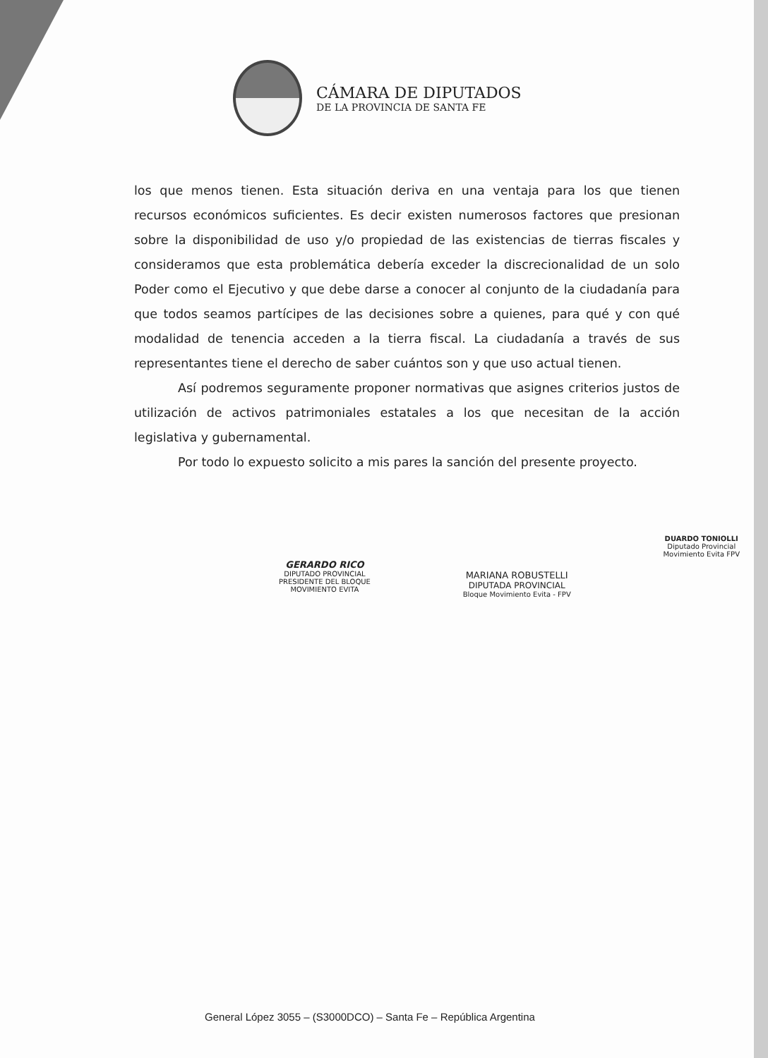CÁMARA DE DIPUTADOS
DE LA PROVINCIA DE SANTA FE
los que menos tienen. Esta situación deriva en una ventaja para los que tienen recursos económicos suficientes. Es decir existen numerosos factores que presionan sobre la disponibilidad de uso y/o propiedad de las existencias de tierras fiscales y consideramos que esta problemática debería exceder la discrecionalidad de un solo Poder como el Ejecutivo y que debe darse a conocer al conjunto de la ciudadanía para que todos seamos partícipes de las decisiones sobre a quienes, para qué y con qué modalidad de tenencia acceden a la tierra fiscal. La ciudadanía a través de sus representantes tiene el derecho de saber cuántos son y que uso actual tienen.
Así podremos seguramente proponer normativas que asignes criterios justos de utilización de activos patrimoniales estatales a los que necesitan de la acción legislativa y gubernamental.
Por todo lo expuesto solicito a mis pares la sanción del presente proyecto.
GERARDO RICO
DIPUTADO PROVINCIAL
PRESIDENTE DEL BLOQUE
MOVIMIENTO EVITA
MARIANA ROBUSTELLI
DIPUTADA PROVINCIAL
Bloque Movimiento Evita - FPV
DUARDO TONIOLLI
Diputado Provincial
Movimiento Evita FPV
General López 3055 – (S3000DCO) – Santa Fe – República Argentina